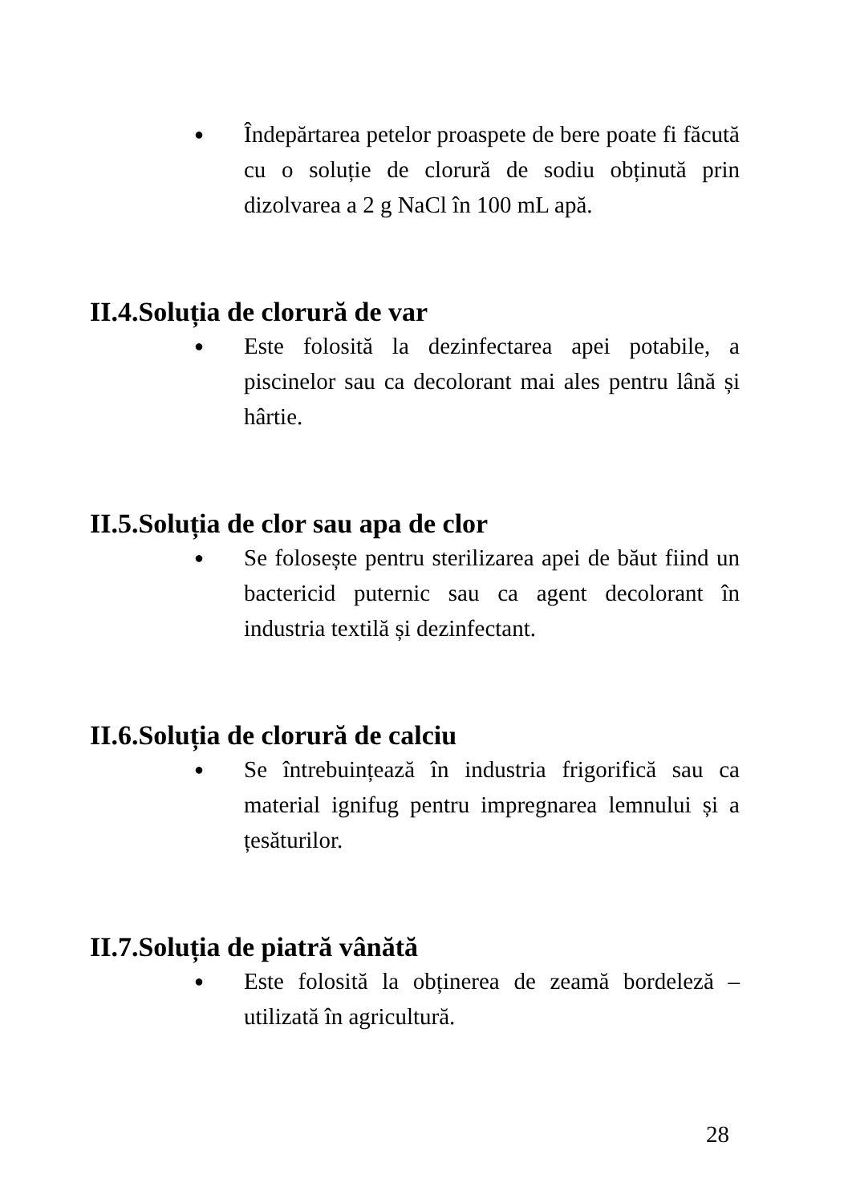● Îndepărtarea petelor proaspete de bere poate fi făcută cu o soluție de clorură de sodiu obținută prin dizolvarea a 2 g NaCl în 100 mL apă.
II.4.Soluția de clorură de var
● Este folosită la dezinfectarea apei potabile, a piscinelor sau ca decolorant mai ales pentru lână și hârtie.
II.5.Soluția de clor sau apa de clor
● Se folosește pentru sterilizarea apei de băut fiind un bactericid puternic sau ca agent decolorant în industria textilă și dezinfectant.
II.6.Soluția de clorură de calciu
● Se întrebuințează în industria frigorifică sau ca material ignifug pentru impregnarea lemnului și a țesăturilor.
II.7.Soluția de piatră vânătă
● Este folosită la obținerea de zeamă bordeleză – utilizată în agricultură.
28